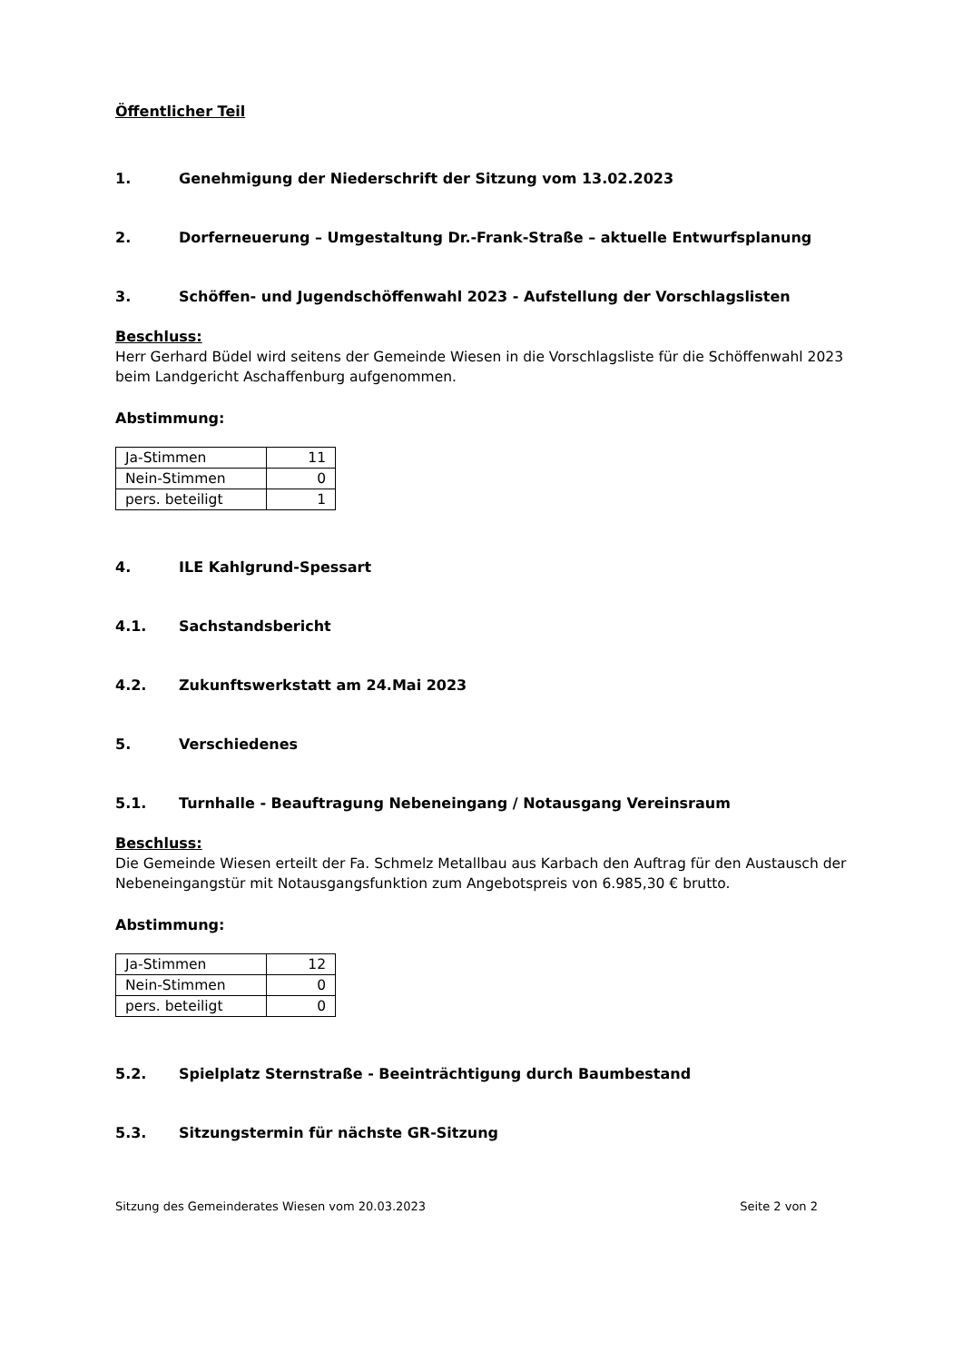Öffentlicher Teil
1. Genehmigung der Niederschrift der Sitzung vom 13.02.2023
2. Dorferneuerung – Umgestaltung Dr.-Frank-Straße – aktuelle Entwurfsplanung
3. Schöffen- und Jugendschöffenwahl 2023 - Aufstellung der Vorschlagslisten
Beschluss:
Herr Gerhard Büdel wird seitens der Gemeinde Wiesen in die Vorschlagsliste für die Schöffenwahl 2023 beim Landgericht Aschaffenburg aufgenommen.
Abstimmung:
| Ja-Stimmen | 11 |
| Nein-Stimmen | 0 |
| pers. beteiligt | 1 |
4. ILE Kahlgrund-Spessart
4.1. Sachstandsbericht
4.2. Zukunftswerkstatt am 24.Mai 2023
5. Verschiedenes
5.1. Turnhalle - Beauftragung Nebeneingang / Notausgang Vereinsraum
Beschluss:
Die Gemeinde Wiesen erteilt der Fa. Schmelz Metallbau aus Karbach den Auftrag für den Austausch der Nebeneingangstür mit Notausgangsfunktion zum Angebotspreis von 6.985,30 € brutto.
Abstimmung:
| Ja-Stimmen | 12 |
| Nein-Stimmen | 0 |
| pers. beteiligt | 0 |
5.2. Spielplatz Sternstraße - Beeinträchtigung durch Baumbestand
5.3. Sitzungstermin für nächste GR-Sitzung
Sitzung des Gemeinderates Wiesen vom 20.03.2023 Seite 2 von 2